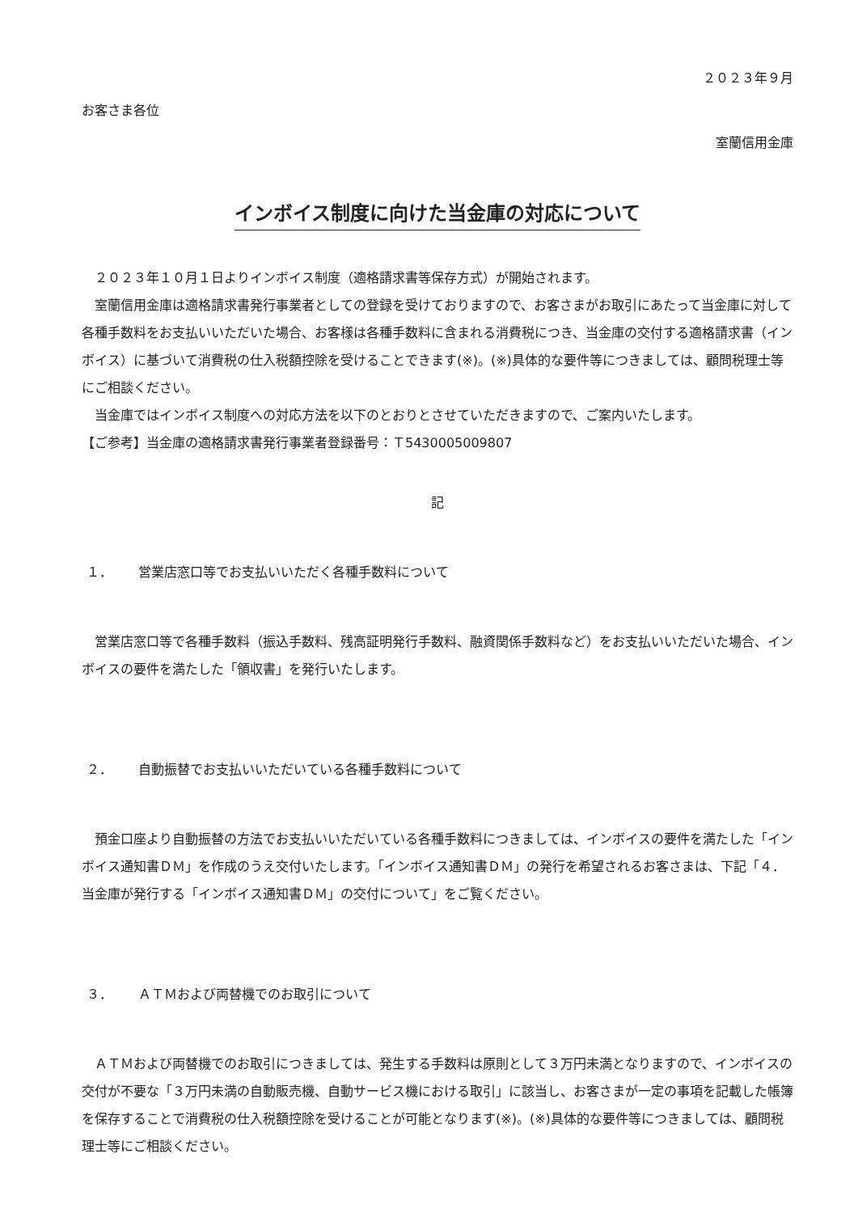２０２３年９月
お客さま各位
室蘭信用金庫
インボイス制度に向けた当金庫の対応について
　２０２３年１０月１日よりインボイス制度（適格請求書等保存方式）が開始されます。
　室蘭信用金庫は適格請求書発行事業者としての登録を受けておりますので、お客さまがお取引にあたって当金庫に対して各種手数料をお支払いいただいた場合、お客様は各種手数料に含まれる消費税につき、当金庫の交付する適格請求書（インボイス）に基づいて消費税の仕入税額控除を受けることできます(※)。(※)具体的な要件等につきましては、顧問税理士等にご相談ください。
　当金庫ではインボイス制度への対応方法を以下のとおりとさせていただきますので、ご案内いたします。
【ご参考】当金庫の適格請求書発行事業者登録番号：Ｔ5430005009807
記
１． 営業店窓口等でお支払いいただく各種手数料について
　営業店窓口等で各種手数料（振込手数料、残高証明発行手数料、融資関係手数料など）をお支払いいただいた場合、インボイスの要件を満たした「領収書」を発行いたします。
２． 自動振替でお支払いいただいている各種手数料について
　預金口座より自動振替の方法でお支払いいただいている各種手数料につきましては、インボイスの要件を満たした「インボイス通知書ＤＭ」を作成のうえ交付いたします。「インボイス通知書ＤＭ」の発行を希望されるお客さまは、下記「４．当金庫が発行する「インボイス通知書ＤＭ」の交付について」をご覧ください。
３． ＡＴＭおよび両替機でのお取引について
　ＡＴＭおよび両替機でのお取引につきましては、発生する手数料は原則として３万円未満となりますので、インボイスの交付が不要な「３万円未満の自動販売機、自動サービス機における取引」に該当し、お客さまが一定の事項を記載した帳簿を保存することで消費税の仕入税額控除を受けることが可能となります(※)。(※)具体的な要件等につきましては、顧問税理士等にご相談ください。